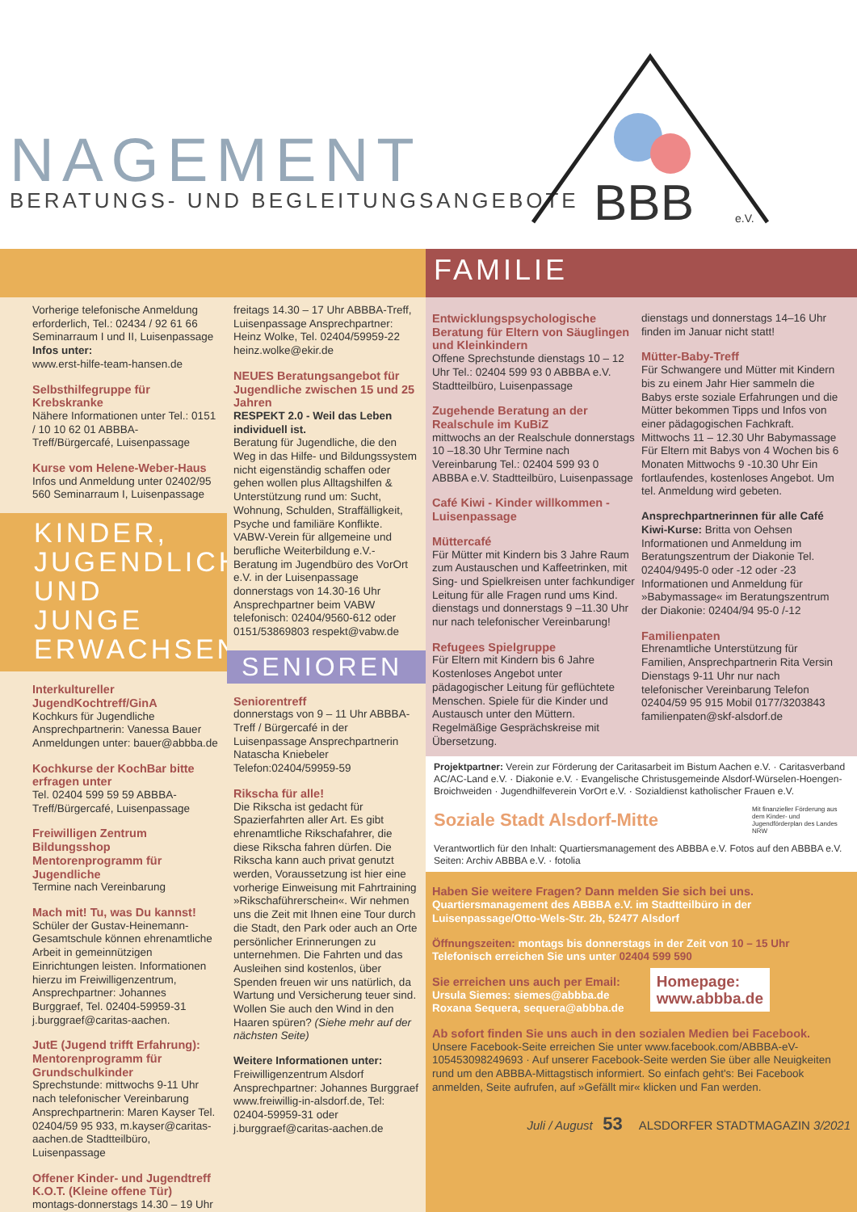NAGEMENT
BERATUNGS- UND BEGLEITUNGSANGEBOTE
BBB
e.V.
FAMILIE
Vorherige telefonische Anmeldung erforderlich, Tel.: 02434 / 92 61 66 Seminarraum I und II, Luisenpassage
Infos unter:
www.erst-hilfe-team-hansen.de
Selbsthilfegruppe für Krebskranke
Nähere Informationen unter Tel.: 0151 / 10 10 62 01 ABBBA-Treff/Bürgercafé, Luisenpassage
Kurse vom Helene-Weber-Haus
Infos und Anmeldung unter 02402/95 560 Seminarraum I, Luisenpassage
KINDER, JUGENDLICHE UND JUNGE ERWACHSENE
Interkultureller JugendKochtreff/GinA
Kochkurs für Jugendliche Ansprechpartnerin: Vanessa Bauer Anmeldungen unter: bauer@abbba.de
Kochkurse der KochBar bitte erfragen unter
Tel. 02404 599 59 59 ABBBA-Treff/Bürgercafé, Luisenpassage
Freiwilligen Zentrum Bildungsshop Mentorenprogramm für Jugendliche
Termine nach Vereinbarung
Mach mit! Tu, was Du kannst!
Schüler der Gustav-Heinemann-Gesamtschule können ehrenamtliche Arbeit in gemeinnützigen Einrichtungen leisten. Informationen hierzu im Freiwilligenzentrum, Ansprechpartner: Johannes Burggraef, Tel. 02404-59959-31 j.burggraef@caritas-aachen.
JutE (Jugend trifft Erfahrung): Mentorenprogramm für Grundschulkinder
Sprechstunde: mittwochs 9-11 Uhr nach telefonischer Vereinbarung Ansprechpartnerin: Maren Kayser Tel. 02404/59 95 933, m.kayser@caritas-aachen.de Stadtteilbüro, Luisenpassage
Offener Kinder- und Jugendtreff K.O.T. (Kleine offene Tür)
montags-donnerstags 14.30 – 19 Uhr
freitags 14.30 – 17 Uhr ABBBA-Treff, Luisenpassage Ansprechpartner: Heinz Wolke, Tel. 02404/59959-22 heinz.wolke@ekir.de
NEUES Beratungsangebot für Jugendliche zwischen 15 und 25 Jahren
RESPEKT 2.0 - Weil das Leben individuell ist.
Beratung für Jugendliche, die den Weg in das Hilfe- und Bildungssystem nicht eigenständig schaffen oder gehen wollen plus Alltagshilfen & Unterstützung rund um: Sucht, Wohnung, Schulden, Straffälligkeit, Psyche und familiäre Konflikte. VABW-Verein für allgemeine und berufliche Weiterbildung e.V.- Beratung im Jugendbüro des VorOrt e.V. in der Luisenpassage donnerstags von 14.30-16 Uhr Ansprechpartner beim VABW telefonisch: 02404/9560-612 oder 0151/53869803 respekt@vabw.de
SENIOREN
Seniorentreff
donnerstags von 9 – 11 Uhr ABBBA-Treff / Bürgercafé in der Luisenpassage Ansprechpartnerin Natascha Kniebeler Telefon:02404/59959-59
Rikscha für alle!
Die Rikscha ist gedacht für Spazierfahrten aller Art. Es gibt ehrenamtliche Rikschafahrer, die diese Rikscha fahren dürfen. Die Rikscha kann auch privat genutzt werden, Voraussetzung ist hier eine vorherige Einweisung mit Fahrtraining »Rikschaführerschein«. Wir nehmen uns die Zeit mit Ihnen eine Tour durch die Stadt, den Park oder auch an Orte persönlicher Erinnerungen zu unternehmen. Die Fahrten und das Ausleihen sind kostenlos, über Spenden freuen wir uns natürlich, da Wartung und Versicherung teuer sind. Wollen Sie auch den Wind in den Haaren spüren? (Siehe mehr auf der nächsten Seite)
Weitere Informationen unter:
Freiwilligenzentrum Alsdorf Ansprechpartner: Johannes Burggraef www.freiwillig-in-alsdorf.de, Tel: 02404-59959-31 oder j.burggraef@caritas-aachen.de
Entwicklungspsychologische Beratung für Eltern von Säuglingen und Kleinkindern
Offene Sprechstunde dienstags 10 – 12 Uhr Tel.: 02404 599 93 0 ABBBA e.V. Stadtteilbüro, Luisenpassage
Zugehende Beratung an der Realschule im KuBiZ
mittwochs an der Realschule donnerstags 10 –18.30 Uhr Termine nach Vereinbarung Tel.: 02404 599 93 0 ABBBA e.V. Stadtteilbüro, Luisenpassage
Café Kiwi - Kinder willkommen - Luisenpassage
Müttercafé
Für Mütter mit Kindern bis 3 Jahre Raum zum Austauschen und Kaffeetrinken, mit Sing- und Spielkreisen unter fachkundiger Leitung für alle Fragen rund ums Kind. dienstags und donnerstags 9 –11.30 Uhr nur nach telefonischer Vereinbarung!
Refugees Spielgruppe
Für Eltern mit Kindern bis 6 Jahre Kostenloses Angebot unter pädagogischer Leitung für geflüchtete Menschen. Spiele für die Kinder und Austausch unter den Müttern. Regelmäßige Gesprächskreise mit Übersetzung.
dienstags und donnerstags 14–16 Uhr finden im Januar nicht statt!
Mütter-Baby-Treff
Für Schwangere und Mütter mit Kindern bis zu einem Jahr Hier sammeln die Babys erste soziale Erfahrungen und die Mütter bekommen Tipps und Infos von einer pädagogischen Fachkraft. Mittwochs 11 – 12.30 Uhr Babymassage Für Eltern mit Babys von 4 Wochen bis 6 Monaten Mittwochs 9 -10.30 Uhr Ein fortlaufendes, kostenloses Angebot. Um tel. Anmeldung wird gebeten.
Ansprechpartnerinnen für alle Café Kiwi-Kurse: Britta von Oehsen Informationen und Anmeldung im Beratungszentrum der Diakonie Tel. 02404/9495-0 oder -12 oder -23 Informationen und Anmeldung für »Babymassage« im Beratungszentrum der Diakonie: 02404/94 95-0 /-12
Familienpaten
Ehrenamtliche Unterstützung für Familien, Ansprechpartnerin Rita Versin Dienstags 9-11 Uhr nur nach telefonischer Vereinbarung Telefon 02404/59 95 915 Mobil 0177/3203843 familienpaten@skf-alsdorf.de
Projektpartner: Verein zur Förderung der Caritasarbeit im Bistum Aachen e.V. · Caritasverband AC/AC-Land e.V. · Diakonie e.V. · Evangelische Christusgemeinde Alsdorf-Würselen-Hoengen-Broichweiden · Jugendhilfeverein VorOrt e.V. · Sozialdienst katholischer Frauen e.V.
Soziale Stadt Alsdorf-Mitte
Mit finanzieller Förderung aus dem Kinder- und Jugendförderplan des Landes NRW
Verantwortlich für den Inhalt: Quartiersmanagement des ABBBA e.V. Fotos auf den ABBBA e.V. Seiten: Archiv ABBBA e.V. · fotolia
Haben Sie weitere Fragen? Dann melden Sie sich bei uns.
Quartiersmanagement des ABBBA e.V. im Stadtteilbüro in der Luisenpassage/Otto-Wels-Str. 2b, 52477 Alsdorf
Öffnungszeiten: montags bis donnerstags in der Zeit von 10 – 15 Uhr
Telefonisch erreichen Sie uns unter 02404 599 590
Sie erreichen uns auch per Email:
Ursula Siemes: siemes@abbba.de
Roxana Sequera, sequera@abbba.de
Homepage:
www.abbba.de
Ab sofort finden Sie uns auch in den sozialen Medien bei Facebook.
Unsere Facebook-Seite erreichen Sie unter www.facebook.com/ABBBA-eV-105453098249693 · Auf unserer Facebook-Seite werden Sie über alle Neuigkeiten rund um den ABBBA-Mittagstisch informiert. So einfach geht's: Bei Facebook anmelden, Seite aufrufen, auf »Gefällt mir« klicken und Fan werden.
Juli / August 53 ALSDORFER STADTMAGAZIN 3/2021